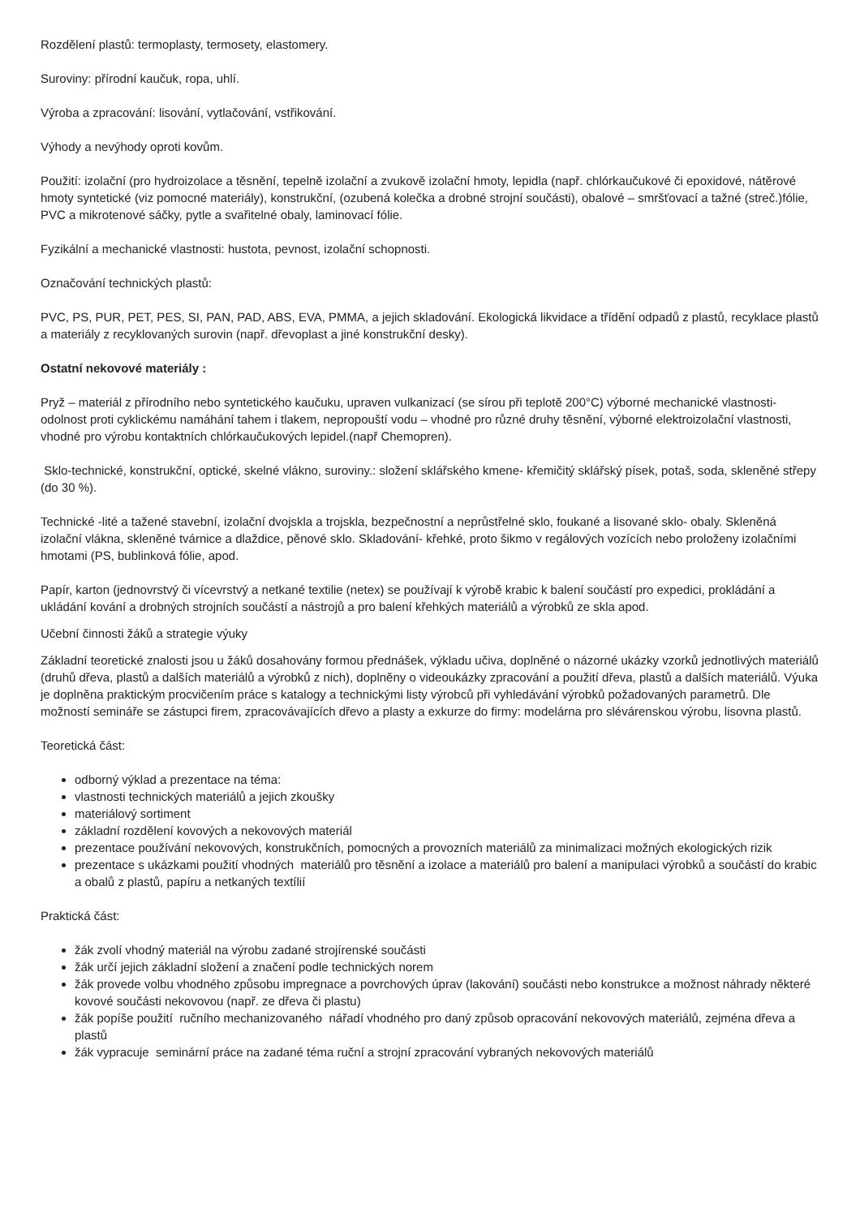Rozdělení plastů: termoplasty, termosety, elastomery.
Suroviny: přírodní kaučuk, ropa, uhlí.
Výroba a zpracování: lisování, vytlačování, vstřikování.
Výhody a nevýhody oproti kovům.
Použití: izolační (pro hydroizolace a těsnění, tepelně izolační a zvukově izolační hmoty, lepidla (např. chlórkaučukové či epoxidové, nátěrové hmoty syntetické (viz pomocné materiály), konstrukční, (ozubená kolečka a drobné strojní součásti), obalové – smršťovací a tažné (streč.)fólie, PVC a mikrotenové sáčky, pytle a svařitelné obaly, laminovací fólie.
Fyzikální a mechanické vlastnosti: hustota, pevnost, izolační schopnosti.
Označování technických plastů:
PVC, PS, PUR, PET, PES, SI, PAN, PAD, ABS, EVA, PMMA, a jejich skladování. Ekologická likvidace a třídění odpadů z plastů, recyklace plastů a materiály z recyklovaných surovin (např. dřevoplast a jiné konstrukční desky).
Ostatní nekovové materiály :
Pryž – materiál z přírodního nebo syntetického kaučuku, upraven vulkanizací (se sírou při teplotě 200°C) výborné mechanické vlastnosti-odolnost proti cyklickému namáhání tahem i tlakem, nepropouští vodu – vhodné pro různé druhy těsnění, výborné elektroizolační vlastnosti, vhodné pro výrobu kontaktních chlórkaučukových lepidel.(např Chemopren).
Sklo-technické, konstrukční, optické, skelné vlákno, suroviny.: složení sklářského kmene- křemičitý sklářský písek, potaš, soda, skleněné střepy (do 30 %).
Technické -lité a tažené stavební, izolační dvojskla a trojskla, bezpečnostní a neprůstřelné sklo, foukané a lisované sklo- obaly. Skleněná izolační vlákna, skleněné tvárnice a dlaždice, pěnové sklo. Skladování- křehké, proto šikmo v regálových vozících nebo proloženy izolačními hmotami (PS, bublinková fólie, apod.
Papír, karton (jednovrstvý či vícevrstvý a netkané textilie (netex) se používají k výrobě krabic k balení součástí pro expedici, prokládání a ukládání kování a drobných strojních součástí a nástrojů a pro balení křehkých materiálů a výrobků ze skla apod.
Učební činnosti žáků a strategie výuky
Základní teoretické znalosti jsou u žáků dosahovány formou přednášek, výkladu učiva, doplněné o názorné ukázky vzorků jednotlivých materiálů (druhů dřeva, plastů a dalších materiálů a výrobků z nich), doplněny o videoukázky zpracování a použití dřeva, plastů a dalších materiálů. Výuka je doplněna praktickým procvičením práce s katalogy a technickými listy výrobců při vyhledávání výrobků požadovaných parametrů. Dle možností semináře se zástupci firem, zpracovávajících dřevo a plasty a exkurze do firmy: modelárna pro slévárenskou výrobu, lisovna plastů.
Teoretická část:
odborný výklad a prezentace na téma:
vlastnosti technických materiálů a jejich zkoušky
materiálový sortiment
základní rozdělení kovových a nekovových materiál
prezentace používání nekovových, konstrukčních, pomocných a provozních materiálů za minimalizaci možných ekologických rizik
prezentace s ukázkami použití vhodných materiálů pro těsnění a izolace a materiálů pro balení a manipulaci výrobků a součástí do krabic a obalů z plastů, papíru a netkaných textílií
Praktická část:
žák zvolí vhodný materiál na výrobu zadané strojírenské součásti
žák určí jejich základní složení a značení podle technických norem
žák provede volbu vhodného způsobu impregnace a povrchových úprav (lakování) součásti nebo konstrukce a možnost náhrady některé kovové součásti nekovovou (např. ze dřeva či plastu)
žák popíše použití ručního mechanizovaného nářadí vhodného pro daný způsob opracování nekovových materiálů, zejména dřeva a plastů
žák vypracuje seminární práce na zadané téma ruční a strojní zpracování vybraných nekovových materiálů